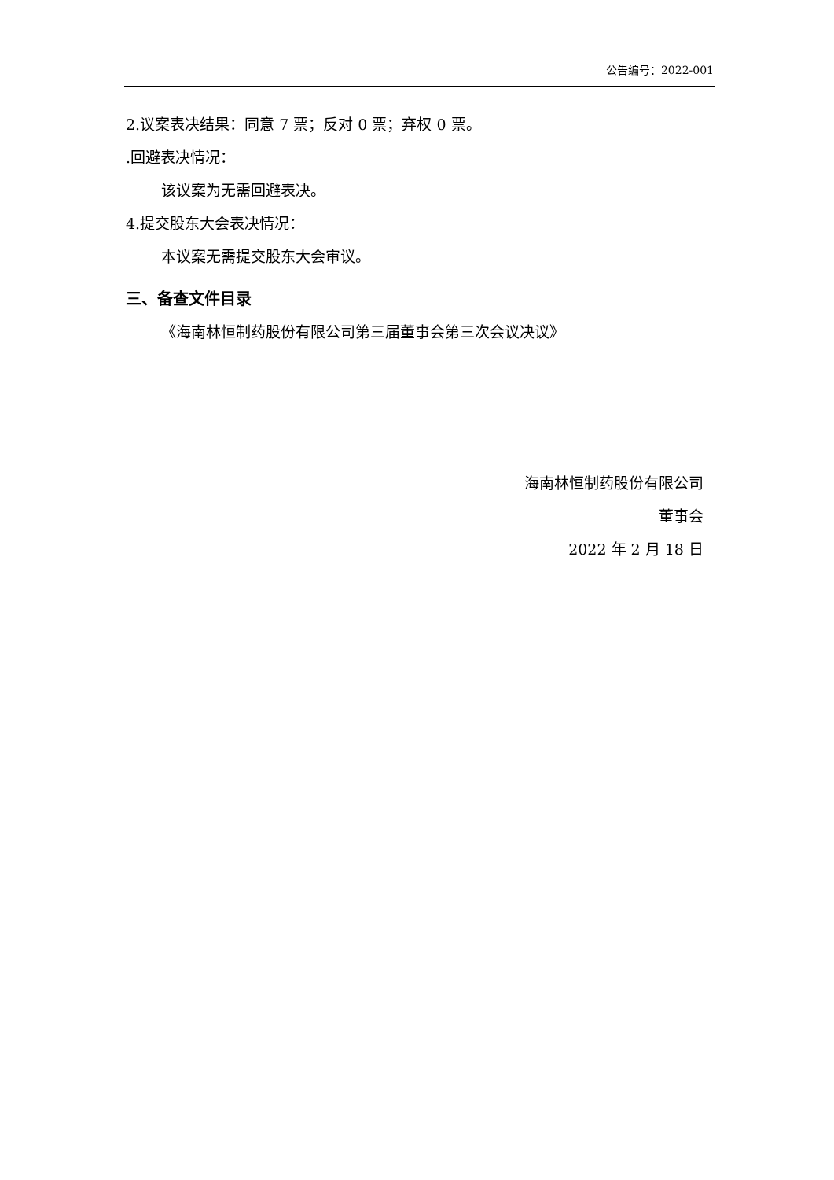公告编号：2022-001
2.议案表决结果：同意 7 票；反对 0 票；弃权 0 票。
.回避表决情况：
该议案为无需回避表决。
4.提交股东大会表决情况：
本议案无需提交股东大会审议。
三、备查文件目录
《海南林恒制药股份有限公司第三届董事会第三次会议决议》
海南林恒制药股份有限公司
董事会
2022 年 2 月 18 日